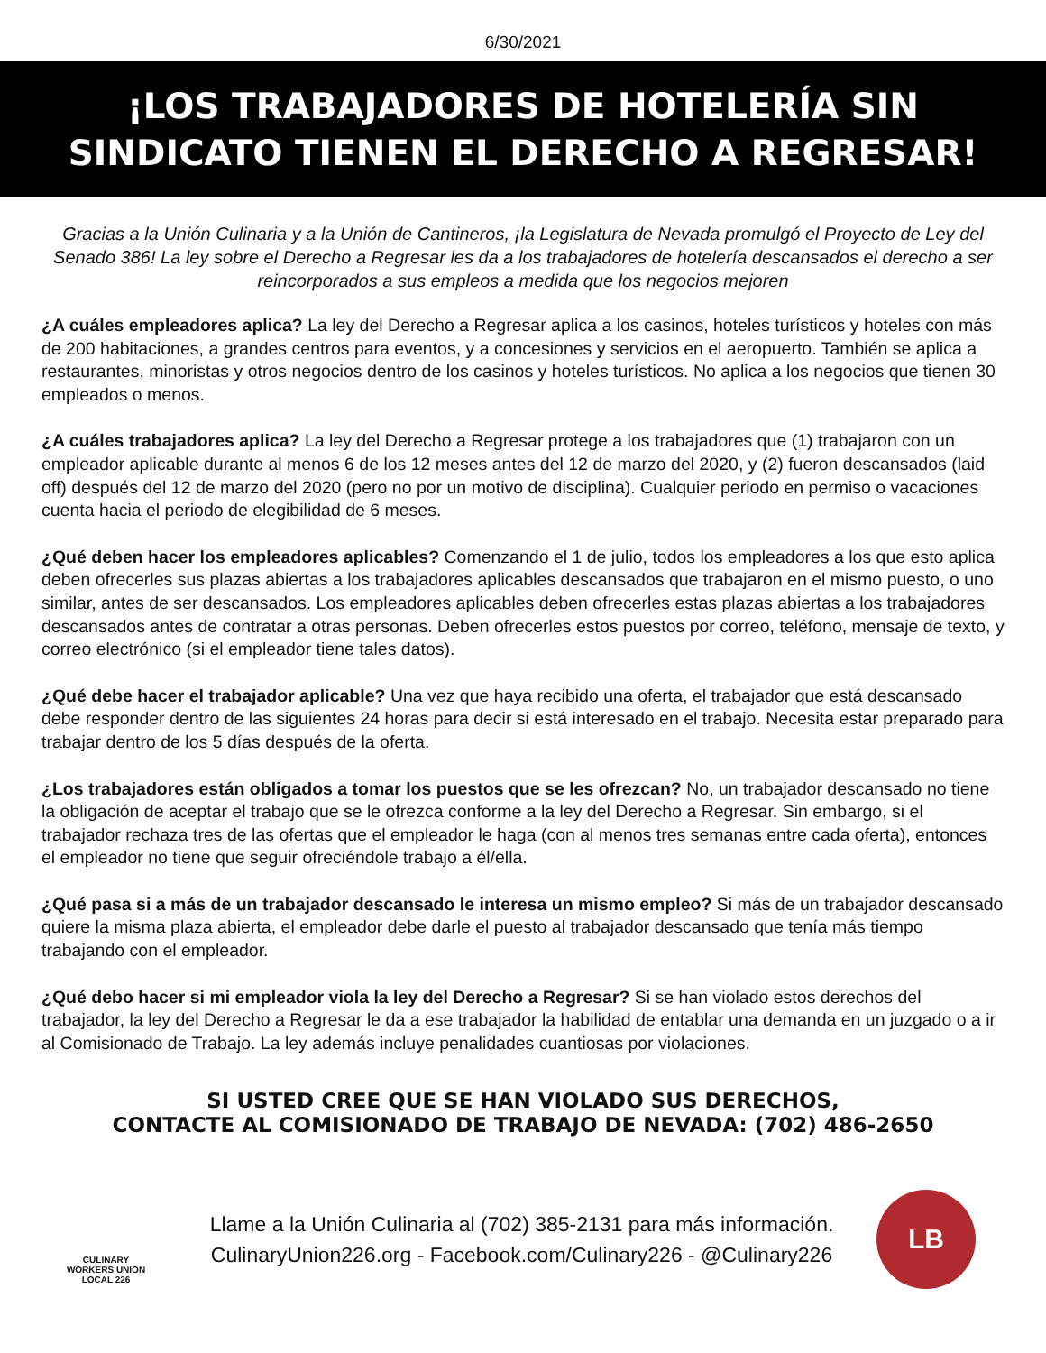6/30/2021
¡LOS TRABAJADORES DE HOTELERÍA SIN
SINDICATO TIENEN EL DERECHO A REGRESAR!
Gracias a la Unión Culinaria y a la Unión de Cantineros, ¡la Legislatura de Nevada promulgó el Proyecto de Ley del Senado 386! La ley sobre el Derecho a Regresar les da a los trabajadores de hotelería descansados el derecho a ser reincorporados a sus empleos a medida que los negocios mejoren
¿A cuáles empleadores aplica? La ley del Derecho a Regresar aplica a los casinos, hoteles turísticos y hoteles con más de 200 habitaciones, a grandes centros para eventos, y a concesiones y servicios en el aeropuerto. También se aplica a restaurantes, minoristas y otros negocios dentro de los casinos y hoteles turísticos. No aplica a los negocios que tienen 30 empleados o menos.
¿A cuáles trabajadores aplica? La ley del Derecho a Regresar protege a los trabajadores que (1) trabajaron con un empleador aplicable durante al menos 6 de los 12 meses antes del 12 de marzo del 2020, y (2) fueron descansados (laid off) después del 12 de marzo del 2020 (pero no por un motivo de disciplina). Cualquier periodo en permiso o vacaciones cuenta hacia el periodo de elegibilidad de 6 meses.
¿Qué deben hacer los empleadores aplicables? Comenzando el 1 de julio, todos los empleadores a los que esto aplica deben ofrecerles sus plazas abiertas a los trabajadores aplicables descansados que trabajaron en el mismo puesto, o uno similar, antes de ser descansados. Los empleadores aplicables deben ofrecerles estas plazas abiertas a los trabajadores descansados antes de contratar a otras personas. Deben ofrecerles estos puestos por correo, teléfono, mensaje de texto, y correo electrónico (si el empleador tiene tales datos).
¿Qué debe hacer el trabajador aplicable? Una vez que haya recibido una oferta, el trabajador que está descansado debe responder dentro de las siguientes 24 horas para decir si está interesado en el trabajo. Necesita estar preparado para trabajar dentro de los 5 días después de la oferta.
¿Los trabajadores están obligados a tomar los puestos que se les ofrezcan? No, un trabajador descansado no tiene la obligación de aceptar el trabajo que se le ofrezca conforme a la ley del Derecho a Regresar. Sin embargo, si el trabajador rechaza tres de las ofertas que el empleador le haga (con al menos tres semanas entre cada oferta), entonces el empleador no tiene que seguir ofreciéndole trabajo a él/ella.
¿Qué pasa si a más de un trabajador descansado le interesa un mismo empleo? Si más de un trabajador descansado quiere la misma plaza abierta, el empleador debe darle el puesto al trabajador descansado que tenía más tiempo trabajando con el empleador.
¿Qué debo hacer si mi empleador viola la ley del Derecho a Regresar? Si se han violado estos derechos del trabajador, la ley del Derecho a Regresar le da a ese trabajador la habilidad de entablar una demanda en un juzgado o a ir al Comisionado de Trabajo. La ley además incluye penalidades cuantiosas por violaciones.
SI USTED CREE QUE SE HAN VIOLADO SUS DERECHOS,
CONTACTE AL COMISIONADO DE TRABAJO DE NEVADA: (702) 486-2650
CULINARY
WORKERS UNION
LOCAL 226
Llame a la Unión Culinaria al (702) 385-2131 para más información.
CulinaryUnion226.org - Facebook.com/Culinary226 - @Culinary226
LB